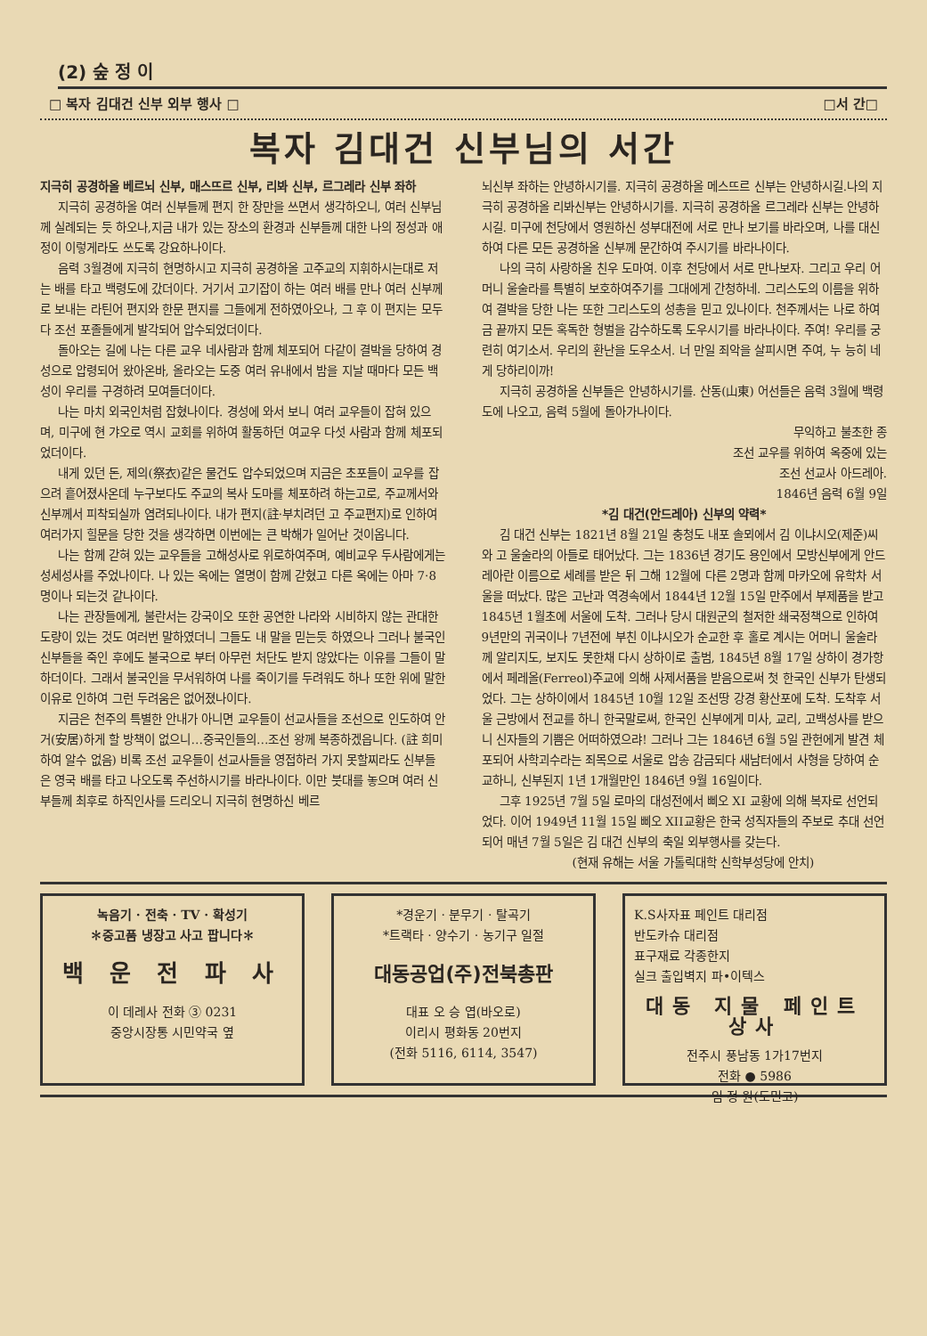(2) 숲 정 이
□ 복자 김대건 신부 외부 행사 □ □서 간□
복자 김대건 신부님의 서간
지극히 공경하올 베르뇌 신부, 매스뜨르 신부, 리봐 신부, 르그레라 신부 좌하
지극히 공경하올 여러 신부들께 편지 한 장만을 쓰면서 생각하오니, 여러 신부님께 실례되는 듯 하오나,지금 내가 있는 장소의 환경과 신부들께 대한 나의 정성과 애정이 이렇게라도 쓰도록 강요하나이다.
음력 3월경에 지극히 현명하시고 지극히 공경하올 고주교의 지휘하시는대로 저는 배를 타고 백령도에 갔더이다. 거기서 고기잡이 하는 여러 배를 만나 여러 신부께로 보내는 라틴어 편지와 한문 편지를 그들에게 전하였아오나, 그 후 이 편지는 모두 다 조선 포졸들에게 발각되어 압수되었더이다.
돌아오는 길에 나는 다른 교우 네사람과 함께 체포되어 다같이 결박을 당하여 경성으로 압령되어 왔아온바, 올라오는 도중 여러 유내에서 밤을 지날 때마다 모든 백성이 우리를 구경하려 모여들더이다.
나는 마치 외국인처럼 잡혔나이다. 경성에 와서 보니 여러 교우들이 잡혀 있으며, 미구에 현 갸오로 역시 교회를 위하여 활동하던 여교우 다섯 사람과 함께 체포되었더이다.
내게 있던 돈, 제의(祭衣)같은 물건도 압수되었으며 지금은 초포들이 교우를 잡으려 흩어졌사온데 누구보다도 주교의 복사 도마를 체포하려 하는고로, 주교께서와 신부께서 피착되실까 염려되나이다. 내가 편지(註·부치려던 고 주교편지)로 인하여 여러가지 힐문을 당한 것을 생각하면 이번에는 큰 박해가 일어난 것이옵니다.
나는 함께 갇혀 있는 교우들을 고해성사로 위로하여주며, 예비교우 두사람에게는 성세성사를 주었나이다. 나 있는 옥에는 열명이 함께 갇혔고 다른 옥에는 아마 7·8명이나 되는것 같나이다.
나는 관장들에게, 불란서는 강국이오 또한 공연한 나라와 시비하지 않는 관대한 도량이 있는 것도 여러번 말하였더니 그들도 내 말을 믿는듯 하였으나 그러나 불국인 신부들을 죽인 후에도 불국으로 부터 아무런 처단도 받지 않았다는 이유를 그들이 말하더이다. 그래서 불국인을 무서워하여 나를 죽이기를 두려워도 하나 또한 위에 말한 이유로 인하여 그런 두려움은 없어졌나이다.
지금은 천주의 특별한 안내가 아니면 교우들이 선교사들을 조선으로 인도하여 안거(安居)하게 할 방책이 없으니…중국인들의…조선 왕께 복종하겠읍니다. (註 희미하여 알수 없음) 비록 조선 교우들이 선교사들을 영접하러 가지 못할찌라도 신부들은 영국 배를 타고 나오도록 주선하시기를 바라나이다. 이만 붓대를 놓으며 여러 신부들께 최후로 하직인사를 드리오니 지극히 현명하신 베르
뇌신부 좌하는 안녕하시기를. 지극히 공경하올 메스뜨르 신부는 안녕하시길.나의 지극히 공경하올 리봐신부는 안녕하시기를. 지극히 공경하올 르그레라 신부는 안녕하시길. 미구에 천당에서 영원하신 성부대전에 서로 만나 보기를 바라오며, 나를 대신하여 다른 모든 공경하올 신부께 문간하여 주시기를 바라나이다.
나의 극히 사랑하올 친우 도마여. 이후 천당에서 서로 만나보자. 그리고 우리 어머니 울술라를 특별히 보호하여주기를 그대에게 간청하네. 그리스도의 이름을 위하여 결박을 당한 나는 또한 그리스도의 성총을 믿고 있나이다. 천주께서는 나로 하여금 끝까지 모든 혹독한 형벌을 감수하도록 도우시기를 바라나이다. 주여! 우리를 궁련히 여기소서. 우리의 환난을 도우소서. 너 만일 죄악을 살피시면 주여, 누 능히 네게 당하리이까!
지극히 공경하올 신부들은 안녕하시기를. 산동(山東) 어선들은 음력 3월에 백령도에 나오고, 음력 5월에 돌아가나이다.
무익하고 불초한 종
조선 교우를 위하여 옥중에 있는
조선 선교사 아드레아.
1846년 음력 6월 9일
*김 대건(안드레아) 신부의 약력*
김 대건 신부는 1821년 8월 21일 충청도 내포 솔뫼에서 김 이냐시오(제준)씨와 고 울술라의 아들로 태어났다. 그는 1836년 경기도 용인에서 모방신부에게 안드레아란 이름으로 세례를 받은 뒤 그해 12월에 다른 2명과 함께 마카오에 유학차 서울을 떠났다. 많은 고난과 역경속에서 1844년 12월 15일 만주에서 부제품을 받고 1845년 1월초에 서울에 도착. 그러나 당시 대원군의 철저한 쇄국정책으로 인하여 9년만의 귀국이나 7년전에 부친 이냐시오가 순교한 후 홀로 계시는 어머니 울술라께 알리지도, 보지도 못한채 다시 상하이로 출범, 1845년 8월 17일 상하이 경가항에서 페레올(Ferreol)주교에 의해 사제서품을 받음으로써 첫 한국인 신부가 탄생되었다. 그는 상하이에서 1845년 10월 12일 조선땅 강경 황산포에 도착. 도착후 서울 근방에서 전교를 하니 한국말로써, 한국인 신부에게 미사, 교리, 고백성사를 받으니 신자들의 기쁨은 어떠하였으랴! 그러나 그는 1846년 6월 5일 관헌에게 발견 체포되어 사학괴수라는 죄목으로 서울로 압송 감금되다 새남터에서 사형을 당하여 순교하니, 신부된지 1년 1개월만인 1846년 9월 16일이다.
그후 1925년 7월 5일 로마의 대성전에서 삐오 XI 교황에 의해 복자로 선언되었다. 이어 1949년 11월 15일 삐오 XII교황은 한국 성직자들의 주보로 추대 선언되어 매년 7월 5일은 김 대건 신부의 축일 외부행사를 갖는다.
(현재 유해는 서울 가톨릭대학 신학부성당에 안치)
녹음기 · 전축 · TV · 확성기
✽중고품 냉장고 사고 팝니다✽
백 운 전 파 사
이 데레사 전화 ③ 0231
중앙시장통 시민약국 옆
*경운기 · 분무기 · 탈곡기
*트랙타 · 양수기 · 농기구 일절
대동공업(주)전북총판
대표 오 승 엽(바오로)
이리시 평화동 20번지
(전화 5116, 6114, 3547)
K.S사자표 페인트 대리점
반도카슈 대리점
표구재료 각종한지
실크 출입벽지 파•이텍스
대동 지물 페인트 상사
전주시 풍남동 1가17번지
전화 ● 5986
임 정 원(도민고)